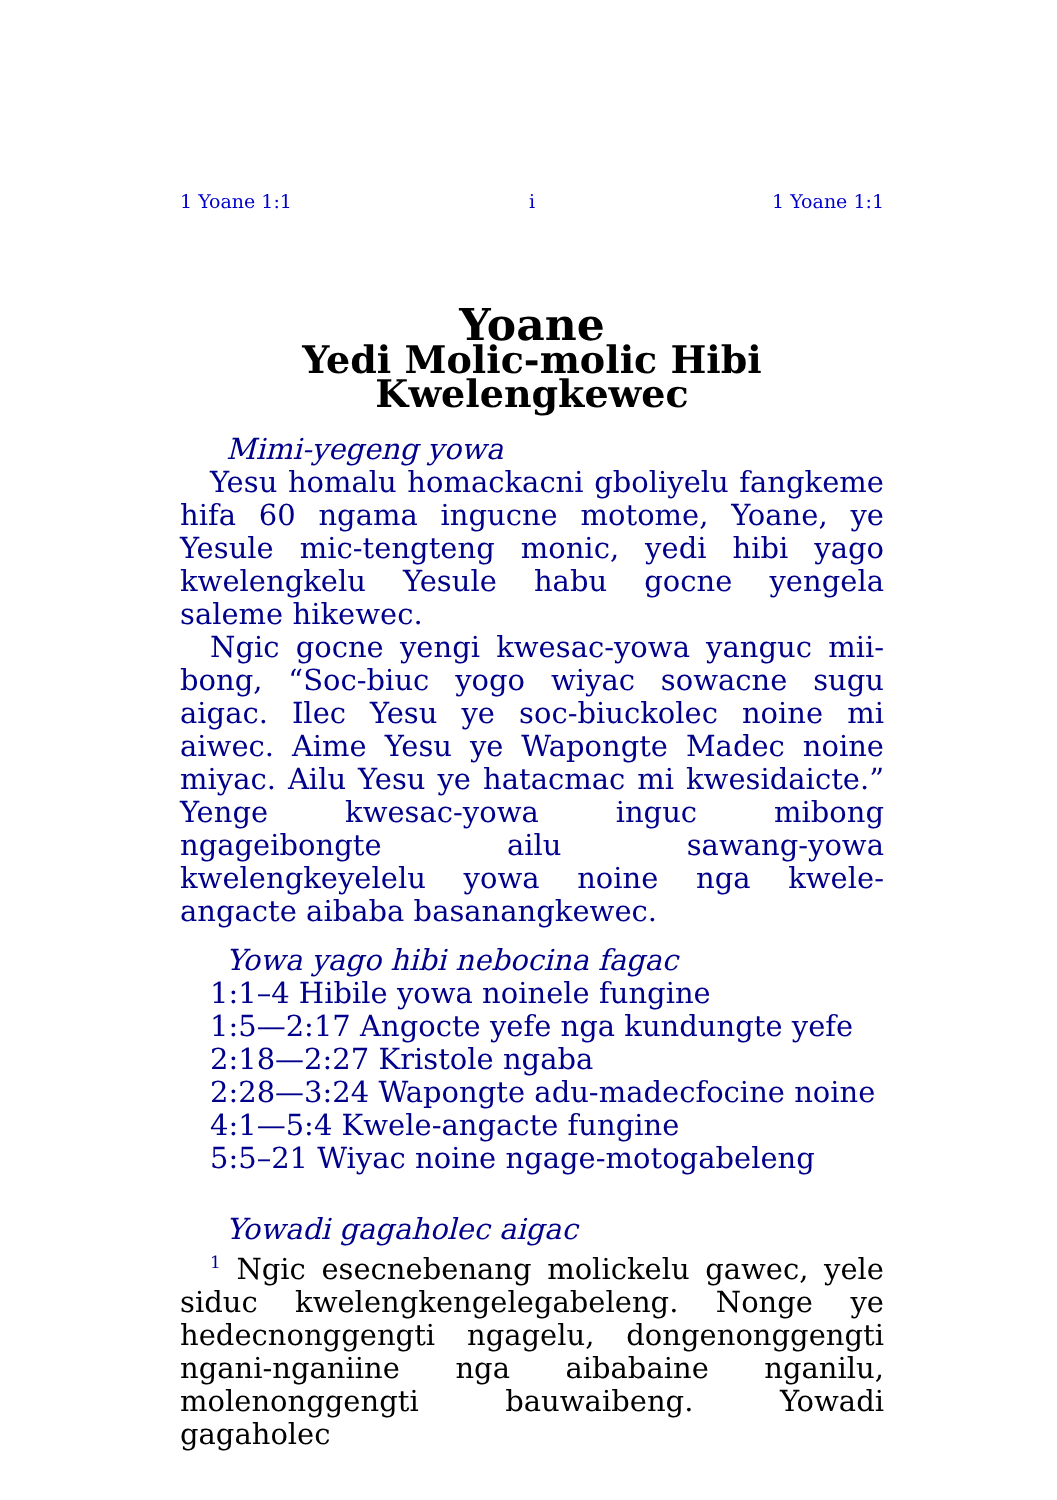1 Yoane 1:1 i 1 Yoane 1:1
Yoane
Yedi Molic-molic Hibi
Kwelengkewec
Mimi-yegeng yowa
Yesu homalu homackacni gboliyelu fangkeme hifa 60 ngama ingucne motome, Yoane, ye Yesule mic-tengteng monic, yedi hibi yago kwelengkelu Yesule habu gocne yengela saleme hikewec.
Ngic gocne yengi kwesac-yowa yanguc mii-bong, “Soc-biuc yogo wiyac sowacne sugu aigac. Ilec Yesu ye soc-biuckolec noine mi aiwec. Aime Yesu ye Wapongte Madec noine miyac. Ailu Yesu ye hatacmac mi kwesidaicte.” Yenge kwesac-yowa inguc mibong ngageibongte ailu sawang-yowa kwelengkeyelelu yowa noine nga kwele-angacte aibaba basanangkewec.
Yowa yago hibi nebocina fagac
1:1–4 Hibile yowa noinele fungine
1:5—2:17 Angocte yefe nga kundungte yefe
2:18—2:27 Kristole ngaba
2:28—3:24 Wapongte adu-madecfocine noine
4:1—5:4 Kwele-angacte fungine
5:5–21 Wiyac noine ngage-motogabeleng
Yowadi gagaholec aigac
<sup>1</sup> Ngic esecnebenang molickelu gawec, yele siduc kwelengkengelegabeleng. Nonge ye hedecnonggengti ngagelu, dongenonggengti ngani-nganiine nga aibabaine nganilu, molenonggengti bauwaibeng. Yowadi gagaholec